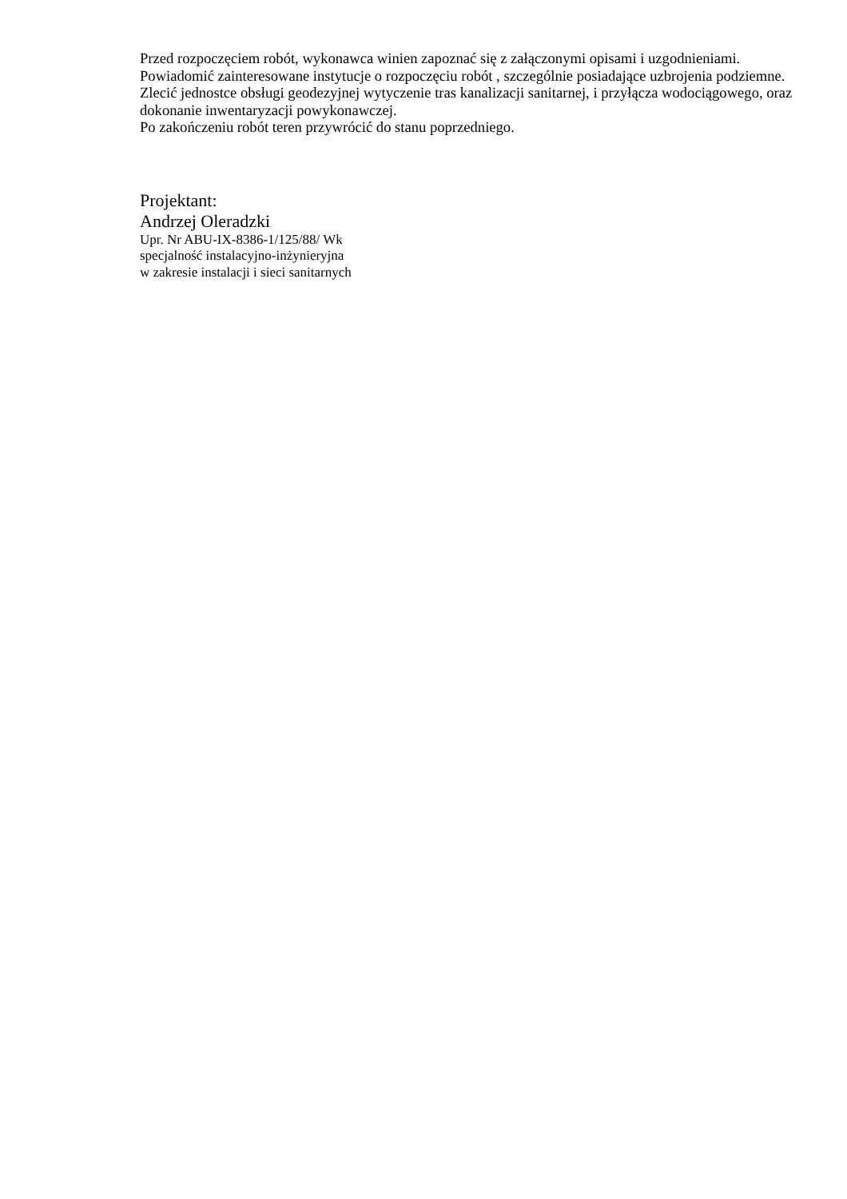Przed rozpoczęciem robót, wykonawca winien zapoznać się z załączonymi opisami i uzgodnieniami.
Powiadomić zainteresowane instytucje o rozpoczęciu robót , szczególnie posiadające uzbrojenia podziemne.
Zlecić jednostce obsługi geodezyjnej wytyczenie tras kanalizacji sanitarnej, i przyłącza wodociągowego, oraz dokonanie inwentaryzacji powykonawczej.
Po zakończeniu robót teren przywrócić do stanu poprzedniego.
Projektant:
Andrzej Oleradzki
Upr. Nr ABU-IX-8386-1/125/88/ Wk
specjalność instalacyjno-inżynieryjna
w zakresie instalacji i sieci sanitarnych